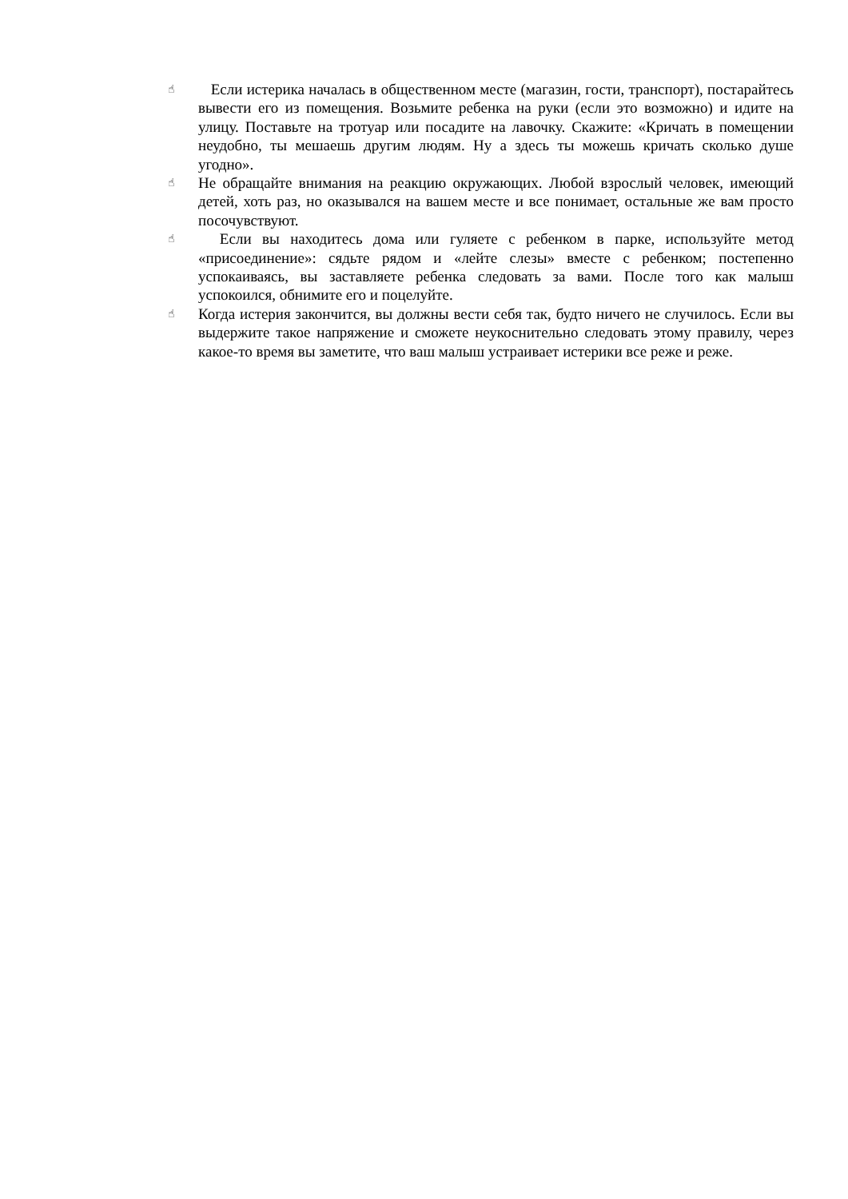☝
Если истерика началась в общественном месте (магазин, гости, транспорт), постарайтесь вывести его из помещения. Возьмите ребенка на руки (если это возможно) и идите на улицу. Поставьте на тротуар или посадите на лавочку. Скажите: «Кричать в помещении неудобно, ты мешаешь другим людям. Ну а здесь ты можешь кричать сколько душе угодно».
☝
Не обращайте внимания на реакцию окружающих. Любой взрослый человек, имеющий детей, хоть раз, но оказывался на вашем месте и все понимает, остальные же вам просто посочувствуют.
☝
Если вы находитесь дома или гуляете с ребенком в парке, используйте метод «присоединение»: сядьте рядом и «лейте слезы» вместе с ребенком; постепенно успокаиваясь, вы заставляете ребенка следовать за вами. После того как малыш успокоился, обнимите его и поцелуйте.
☝
Когда истерия закончится, вы должны вести себя так, будто ничего не случилось. Если вы выдержите такое напряжение и сможете неукоснительно следовать этому правилу, через какое-то время вы заметите, что ваш малыш устраивает истерики все реже и реже.